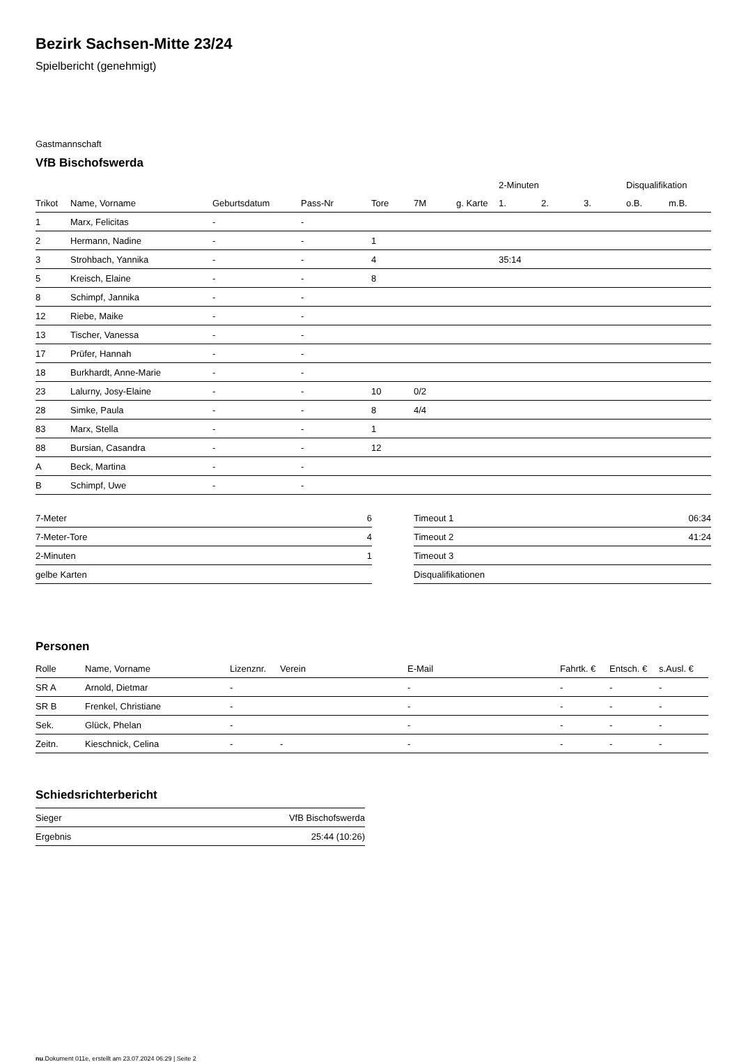Bezirk Sachsen-Mitte 23/24
Spielbericht (genehmigt)
Gastmannschaft
VfB Bischofswerda
| | | | | | | | 2-Minuten | | | Disqualifikation | |
| --- | --- | --- | --- | --- | --- | --- | --- | --- | --- | --- | --- |
| Trikot | Name, Vorname | Geburtsdatum | Pass-Nr | Tore | 7M | g. Karte | 1. | 2. | 3. | o.B. | m.B. |
| 1 | Marx, Felicitas | - | - | | | | | | | | |
| 2 | Hermann, Nadine | - | - | 1 | | | | | | | |
| 3 | Strohbach, Yannika | - | - | 4 | | | 35:14 | | | | |
| 5 | Kreisch, Elaine | - | - | 8 | | | | | | | |
| 8 | Schimpf, Jannika | - | - | | | | | | | | |
| 12 | Riebe, Maike | - | - | | | | | | | | |
| 13 | Tischer, Vanessa | - | - | | | | | | | | |
| 17 | Prüfer, Hannah | - | - | | | | | | | | |
| 18 | Burkhardt, Anne-Marie | - | - | | | | | | | | |
| 23 | Lalurny, Josy-Elaine | - | - | 10 | 0/2 | | | | | | |
| 28 | Simke, Paula | - | - | 8 | 4/4 | | | | | | |
| 83 | Marx, Stella | - | - | 1 | | | | | | | |
| 88 | Bursian, Casandra | - | - | 12 | | | | | | | |
| A | Beck, Martina | - | - | | | | | | | | |
| B | Schimpf, Uwe | - | - | | | | | | | | |
| 7-Meter | 6 |
| 7-Meter-Tore | 4 |
| 2-Minuten | 1 |
| gelbe Karten | |
| Timeout 1 | 06:34 |
| Timeout 2 | 41:24 |
| Timeout 3 | |
| Disqualifikationen | |
Personen
| Rolle | Name, Vorname | Lizenznr. | Verein | E-Mail | Fahrtk. € | Entsch. € | s.Ausl. € |
| --- | --- | --- | --- | --- | --- | --- | --- |
| SR A | Arnold, Dietmar | - | | - | - | - | - |
| SR B | Frenkel, Christiane | - | | - | - | - | - |
| Sek. | Glück, Phelan | - | | - | - | - | - |
| Zeitn. | Kieschnick, Celina | - | - | - | - | - | - |
Schiedsrichterbericht
| Sieger | VfB Bischofswerda |
| Ergebnis | 25:44 (10:26) |
nu.Dokument 011e, erstellt am 23.07.2024 06:29 | Seite 2